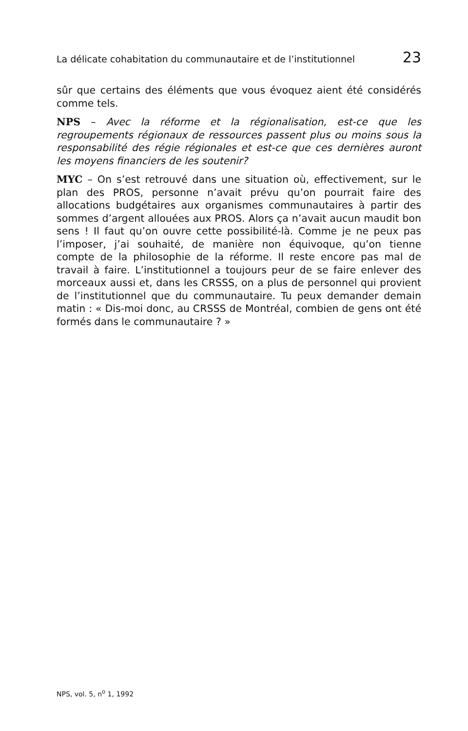La délicate cohabitation du communautaire et de l’institutionnel 23
sûr que certains des éléments que vous évoquez aient été considérés comme tels.
NPS – Avec la réforme et la régionalisation, est-ce que les regroupements régionaux de ressources passent plus ou moins sous la responsabilité des régie régionales et est-ce que ces dernières auront les moyens financiers de les soutenir?
MYC – On s’est retrouvé dans une situation où, effectivement, sur le plan des PROS, personne n’avait prévu qu’on pourrait faire des allocations budgétaires aux organismes communautaires à partir des sommes d’argent allouées aux PROS. Alors ça n’avait aucun maudit bon sens ! Il faut qu’on ouvre cette possibilité-là. Comme je ne peux pas l’imposer, j’ai souhaité, de manière non équivoque, qu’on tienne compte de la philosophie de la réforme. Il reste encore pas mal de travail à faire. L’institutionnel a toujours peur de se faire enlever des morceaux aussi et, dans les CRSSS, on a plus de personnel qui provient de l’institutionnel que du communautaire. Tu peux demander demain matin : « Dis-moi donc, au CRSSS de Montréal, combien de gens ont été formés dans le communautaire ? »
NPS, vol. 5, n<sup>o</sup> 1, 1992